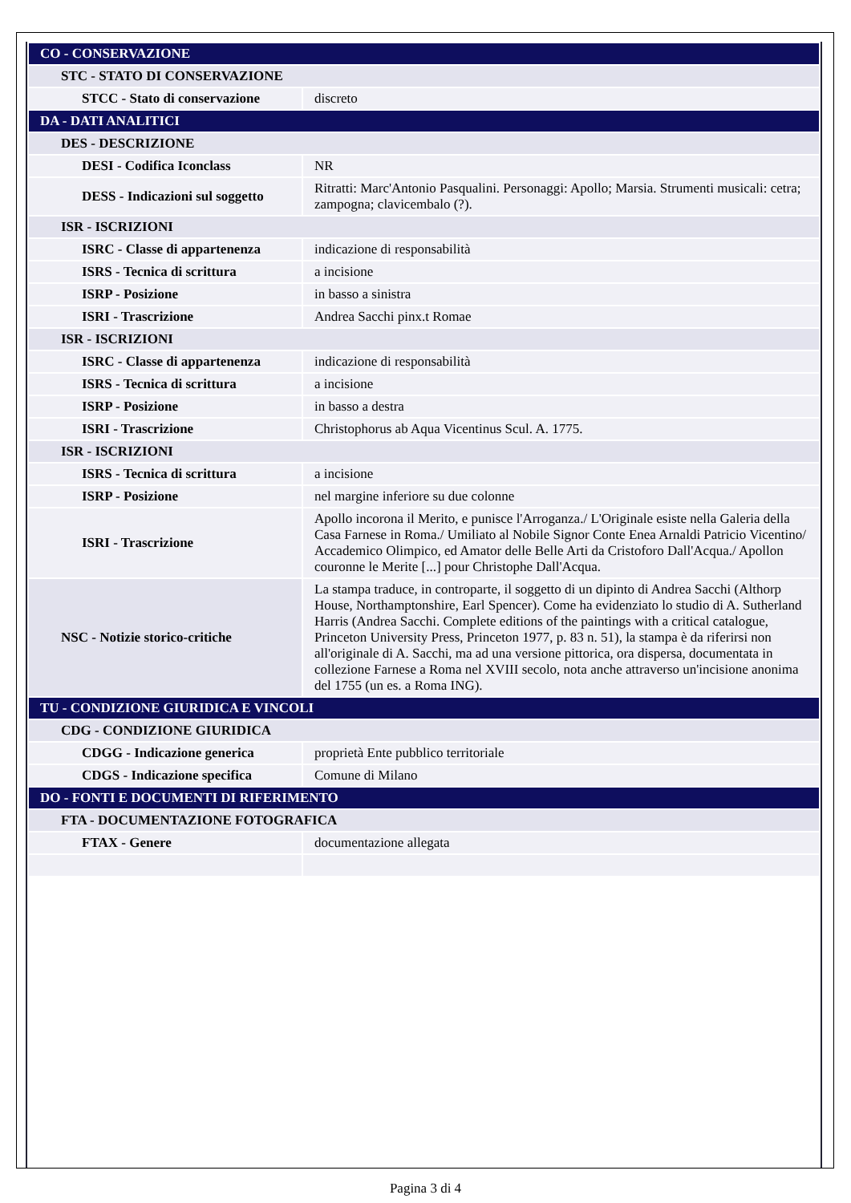| CO - CONSERVAZIONE | |
| STC - STATO DI CONSERVAZIONE | |
| STCC - Stato di conservazione | discreto |
| DA - DATI ANALITICI | |
| DES - DESCRIZIONE | |
| DESI - Codifica Iconclass | NR |
| DESS - Indicazioni sul soggetto | Ritratti: Marc'Antonio Pasqualini. Personaggi: Apollo; Marsia. Strumenti musicali: cetra; zampogna; clavicembalo (?). |
| ISR - ISCRIZIONI | |
| ISRC - Classe di appartenenza | indicazione di responsabilità |
| ISRS - Tecnica di scrittura | a incisione |
| ISRP - Posizione | in basso a sinistra |
| ISRI - Trascrizione | Andrea Sacchi pinx.t Romae |
| ISR - ISCRIZIONI | |
| ISRC - Classe di appartenenza | indicazione di responsabilità |
| ISRS - Tecnica di scrittura | a incisione |
| ISRP - Posizione | in basso a destra |
| ISRI - Trascrizione | Christophorus ab Aqua Vicentinus Scul. A. 1775. |
| ISR - ISCRIZIONI | |
| ISRS - Tecnica di scrittura | a incisione |
| ISRP - Posizione | nel margine inferiore su due colonne |
| ISRI - Trascrizione | Apollo incorona il Merito, e punisce l'Arroganza./ L'Originale esiste nella Galeria della Casa Farnese in Roma./ Umiliato al Nobile Signor Conte Enea Arnaldi Patricio Vicentino/ Accademico Olimpico, ed Amator delle Belle Arti da Cristoforo Dall'Acqua./ Apollon couronne le Merite [...] pour Christophe Dall'Acqua. |
| NSC - Notizie storico-critiche | La stampa traduce, in controparte, il soggetto di un dipinto di Andrea Sacchi (Althorp House, Northamptonshire, Earl Spencer). Come ha evidenziato lo studio di A. Sutherland Harris (Andrea Sacchi. Complete editions of the paintings with a critical catalogue, Princeton University Press, Princeton 1977, p. 83 n. 51), la stampa è da riferirsi non all'originale di A. Sacchi, ma ad una versione pittorica, ora dispersa, documentata in collezione Farnese a Roma nel XVIII secolo, nota anche attraverso un'incisione anonima del 1755 (un es. a Roma ING). |
| TU - CONDIZIONE GIURIDICA E VINCOLI | |
| CDG - CONDIZIONE GIURIDICA | |
| CDGG - Indicazione generica | proprietà Ente pubblico territoriale |
| CDGS - Indicazione specifica | Comune di Milano |
| DO - FONTI E DOCUMENTI DI RIFERIMENTO | |
| FTA - DOCUMENTAZIONE FOTOGRAFICA | |
| FTAX - Genere | documentazione allegata |
Pagina 3 di 4